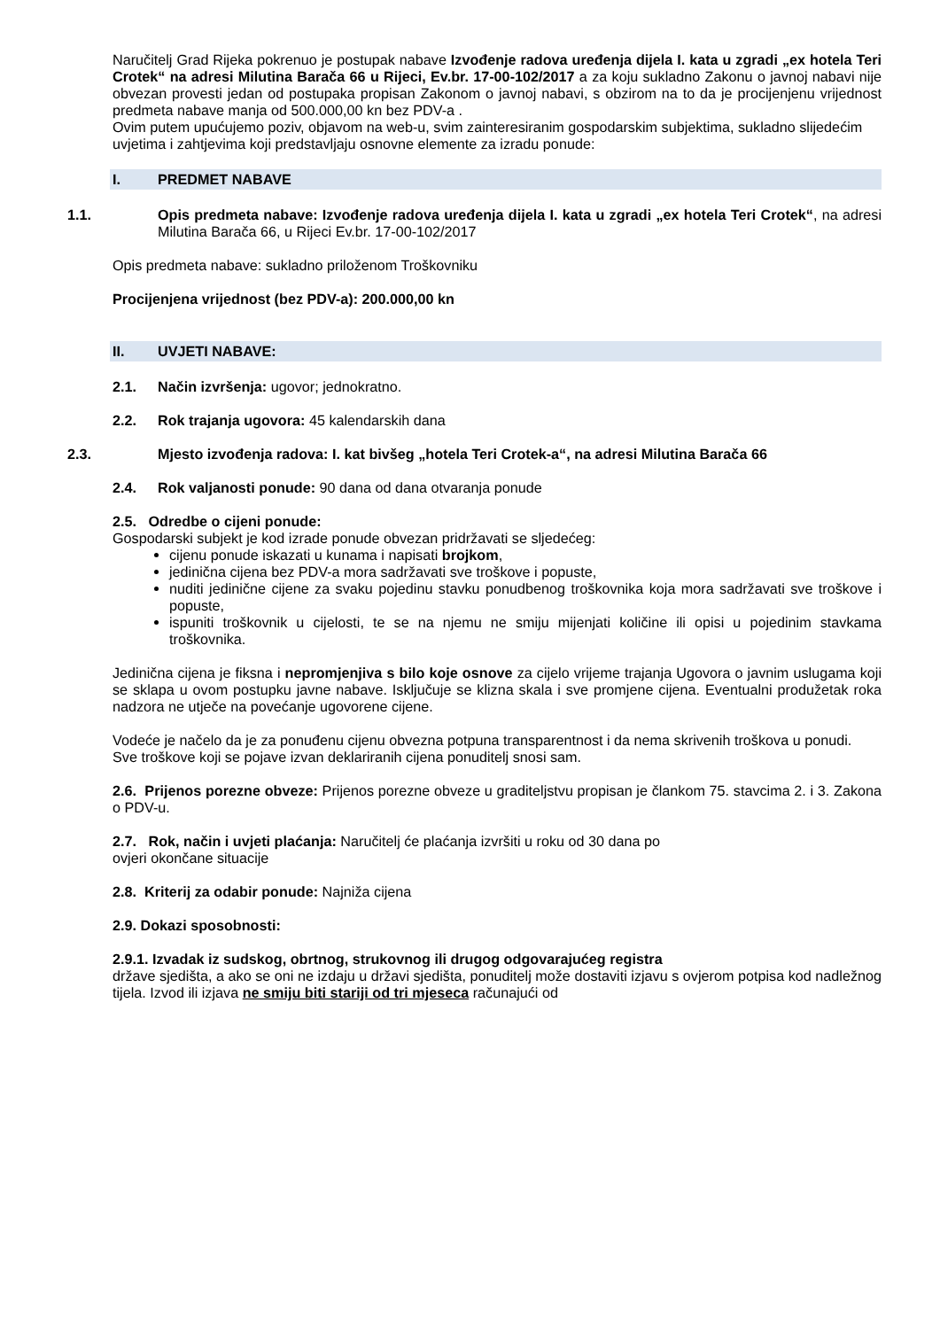Naručitelj Grad Rijeka pokrenuo je postupak nabave Izvođenje radova uređenja dijela I. kata u zgradi „ex hotela Teri Crotek“ na adresi Milutina Barača 66 u Rijeci, Ev.br. 17-00-102/2017 a za koju sukladno Zakonu o javnoj nabavi nije obvezan provesti jedan od postupaka propisan Zakonom o javnoj nabavi, s obzirom na to da je procijenjenu vrijednost predmeta nabave manja od 500.000,00 kn bez PDV-a .
Ovim putem upućujemo poziv, objavom na web-u, svim zainteresiranim gospodarskim subjektima, sukladno slijedećim uvjetima i zahtjevima koji predstavljaju osnovne elemente za izradu ponude:
I. PREDMET NABAVE
1.1. Opis predmeta nabave: Izvođenje radova uređenja dijela I. kata u zgradi „ex hotela Teri Crotek“, na adresi Milutina Barača 66, u Rijeci Ev.br. 17-00-102/2017
Opis predmeta nabave: sukladno priloženom Troškovniku
Procijenjena vrijednost (bez PDV-a): 200.000,00 kn
II. UVJETI NABAVE:
2.1. Način izvršenja: ugovor; jednokratno.
2.2. Rok trajanja ugovora: 45 kalendarskih dana
2.3. Mjesto izvođenja radova: I. kat bivšeg „hotela Teri Crotek-a“, na adresi Milutina Barača 66
2.4. Rok valjanosti ponude: 90 dana od dana otvaranja ponude
2.5. Odredbe o cijeni ponude:
Gospodarski subjekt je kod izrade ponude obvezan pridržavati se sljedećeg:
cijenu ponude iskazati u kunama i napisati brojkom,
jedinična cijena bez PDV-a mora sadržavati sve troškove i popuste,
nuditi jedinične cijene za svaku pojedinu stavku ponudbenog troškovnika koja mora sadržavati sve troškove i popuste,
ispuniti troškovnik u cijelosti, te se na njemu ne smiju mijenjati količine ili opisi u pojedinim stavkama troškovnika.
Jedinična cijena je fiksna i nepromjenjiva s bilo koje osnove za cijelo vrijeme trajanja Ugovora o javnim uslugama koji se sklapa u ovom postupku javne nabave. Isključuje se klizna skala i sve promjene cijena. Eventualni produžetak roka nadzora ne utječe na povećanje ugovorene cijene.
Vodeće je načelo da je za ponuđenu cijenu obvezna potpuna transparentnost i da nema skrivenih troškova u ponudi.
Sve troškove koji se pojave izvan deklariranih cijena ponuditelj snosi sam.
2.6. Prijenos porezne obveze: Prijenos porezne obveze u graditeljstvu propisan je člankom 75. stavcima 2. i 3. Zakona o PDV-u.
2.7. Rok, način i uvjeti plaćanja: Naručitelj će plaćanja izvršiti u roku od 30 dana po
ovjeri okončane situacije
2.8. Kriterij za odabir ponude: Najniža cijena
2.9. Dokazi sposobnosti:
2.9.1. Izvadak iz sudskog, obrtnog, strukovnog ili drugog odgovarajućeg registra
države sjedišta, a ako se oni ne izdaju u državi sjedišta, ponuditelj može dostaviti izjavu s ovjerom potpisa kod nadležnog tijela. Izvod ili izjava ne smiju biti stariji od tri mjeseca računajući od